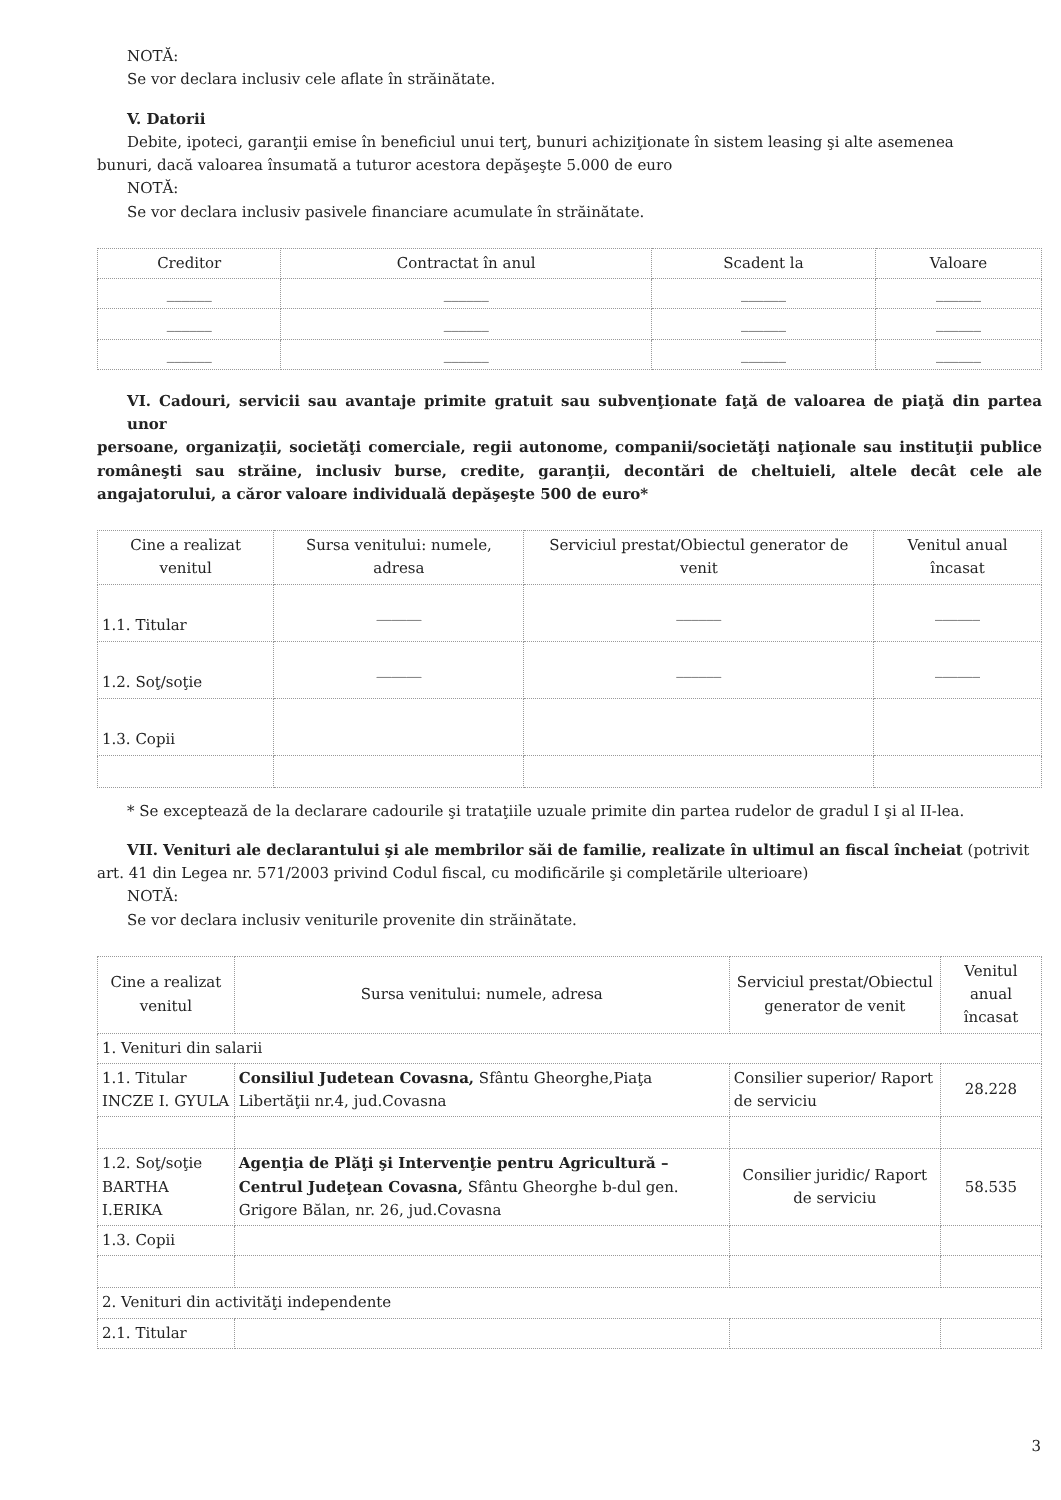NOTĂ:
Se vor declara inclusiv cele aflate în străinătate.
V. Datorii
Debite, ipoteci, garanţii emise în beneficiul unui terţ, bunuri achiziţionate în sistem leasing şi alte asemenea
bunuri, dacă valoarea însumată a tuturor acestora depăşeşte 5.000 de euro
NOTĂ:
Se vor declara inclusiv pasivele financiare acumulate în străinătate.
| Creditor | Contractat în anul | Scadent la | Valoare |
| --- | --- | --- | --- |
| ______ | ______ | ______ | ______ |
| ______ | ______ | ______ | ______ |
| ______ | ______ | ______ | ______ |
VI. Cadouri, servicii sau avantaje primite gratuit sau subvenţionate faţă de valoarea de piaţă din partea unor
persoane, organizaţii, societăţi comerciale, regii autonome, companii/societăţi naţionale sau instituţii publice româneşti sau străine, inclusiv burse, credite, garanţii, decontări de cheltuieli, altele decât cele ale angajatorului, a căror valoare individuală depăşeşte 500 de euro*
| Cine a realizat venitul | Sursa venitului: numele, adresa | Serviciul prestat/Obiectul generator de venit | Venitul anual încasat |
| --- | --- | --- | --- |
| 1.1. Titular | ______ | ______ | ______ |
| 1.2. Soţ/soţie | ______ | ______ | ______ |
| 1.3. Copii | | | |
* Se exceptează de la declarare cadourile şi trataţiile uzuale primite din partea rudelor de gradul I şi al II-lea.
VII. Venituri ale declarantului şi ale membrilor săi de familie, realizate în ultimul an fiscal încheiat (potrivit
art. 41 din Legea nr. 571/2003 privind Codul fiscal, cu modificările şi completările ulterioare)
NOTĂ:
Se vor declara inclusiv veniturile provenite din străinătate.
| Cine a realizat venitul | Sursa venitului: numele, adresa | Serviciul prestat/Obiectul generator de venit | Venitul anual încasat |
| --- | --- | --- | --- |
| 1. Venituri din salarii | | | |
| 1.1. Titular INCZE I. GYULA | Consiliul Judetean Covasna, Sfântu Gheorghe,Piaţa Libertăţii nr.4, jud.Covasna | Consilier superior/ Raport de serviciu | 28.228 |
| 1.2. Soţ/soţie BARTHA I.ERIKA | Agenţia de Plăţi şi Intervenţie pentru Agricultură – Centrul Judeţean Covasna, Sfântu Gheorghe b-dul gen. Grigore Bălan, nr. 26, jud.Covasna | Consilier juridic/ Raport de serviciu | 58.535 |
| 1.3. Copii | | | |
| 2. Venituri din activităţi independente | | | |
| 2.1. Titular | | | |
3